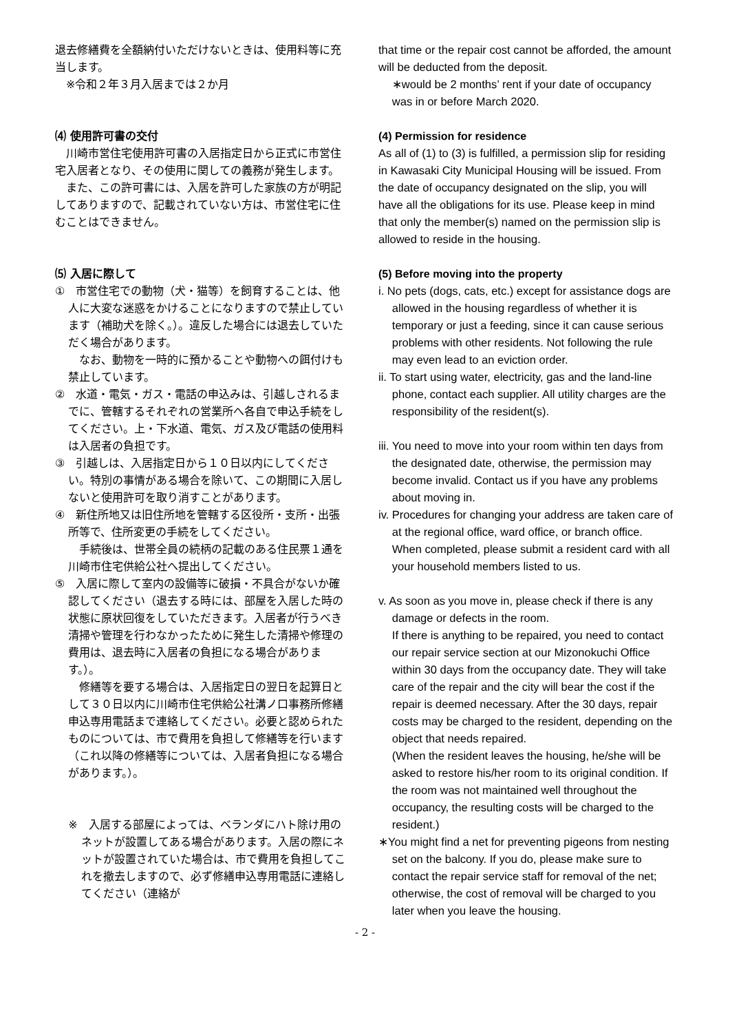退去修繕費を全額納付いただけないときは、使用料等に充当します。
 ※令和２年３月入居までは２か月
⑷ 使用許可書の交付
 川崎市営住宅使用許可書の入居指定日から正式に市営住宅入居者となり、その使用に関しての義務が発生します。
 また、この許可書には、入居を許可した家族の方が明記してありますので、記載されていない方は、市営住宅に住むことはできません。
⑸ 入居に際して
①　市営住宅での動物（犬・猫等）を飼育することは、他人に大変な迷惑をかけることになりますので禁止しています（補助犬を除く。）。違反した場合には退去していただく場合があります。
 なお、動物を一時的に預かることや動物への餌付けも禁止しています。
②　水道・電気・ガス・電話の申込みは、引越しされるまでに、管轄するそれぞれの営業所へ各自で申込手続をしてください。上・下水道、電気、ガス及び電話の使用料は入居者の負担です。
③　引越しは、入居指定日から１０日以内にしてください。特別の事情がある場合を除いて、この期間に入居しないと使用許可を取り消すことがあります。
④　新住所地又は旧住所地を管轄する区役所・支所・出張所等で、住所変更の手続をしてください。
 手続後は、世帯全員の続柄の記載のある住民票１通を川崎市住宅供給公社へ提出してください。
⑤　入居に際して室内の設備等に破損・不具合がないか確認してください（退去する時には、部屋を入居した時の状態に原状回復をしていただきます。入居者が行うべき清掃や管理を行わなかったために発生した清掃や修理の費用は、退去時に入居者の負担になる場合があります。）。
 修繕等を要する場合は、入居指定日の翌日を起算日として３０日以内に川崎市住宅供給公社溝ノ口事務所修繕申込専用電話まで連絡してください。必要と認められたものについては、市で費用を負担して修繕等を行います（これ以降の修繕等については、入居者負担になる場合があります。）。
※　入居する部屋によっては、ベランダにハト除け用のネットが設置してある場合があります。入居の際にネットが設置されていた場合は、市で費用を負担してこれを撤去しますので、必ず修繕申込専用電話に連絡してください（連絡が
that time or the repair cost cannot be afforded, the amount will be deducted from the deposit.
∗would be 2 months’ rent if your date of occupancy was in or before March 2020.
(4) Permission for residence
As all of (1) to (3) is fulfilled, a permission slip for residing in Kawasaki City Municipal Housing will be issued. From the date of occupancy designated on the slip, you will have all the obligations for its use. Please keep in mind that only the member(s) named on the permission slip is allowed to reside in the housing.
(5) Before moving into the property
i. No pets (dogs, cats, etc.) except for assistance dogs are allowed in the housing regardless of whether it is temporary or just a feeding, since it can cause serious problems with other residents. Not following the rule may even lead to an eviction order.
ii. To start using water, electricity, gas and the land-line phone, contact each supplier. All utility charges are the responsibility of the resident(s).
iii. You need to move into your room within ten days from the designated date, otherwise, the permission may become invalid. Contact us if you have any problems about moving in.
iv. Procedures for changing your address are taken care of at the regional office, ward office, or branch office. When completed, please submit a resident card with all your household members listed to us.
v. As soon as you move in, please check if there is any damage or defects in the room.
If there is anything to be repaired, you need to contact our repair service section at our Mizonokuchi Office within 30 days from the occupancy date. They will take care of the repair and the city will bear the cost if the repair is deemed necessary. After the 30 days, repair costs may be charged to the resident, depending on the object that needs repaired.
(When the resident leaves the housing, he/she will be asked to restore his/her room to its original condition. If the room was not maintained well throughout the occupancy, the resulting costs will be charged to the resident.)
∗You might find a net for preventing pigeons from nesting set on the balcony. If you do, please make sure to contact the repair service staff for removal of the net; otherwise, the cost of removal will be charged to you later when you leave the housing.
- 2 -